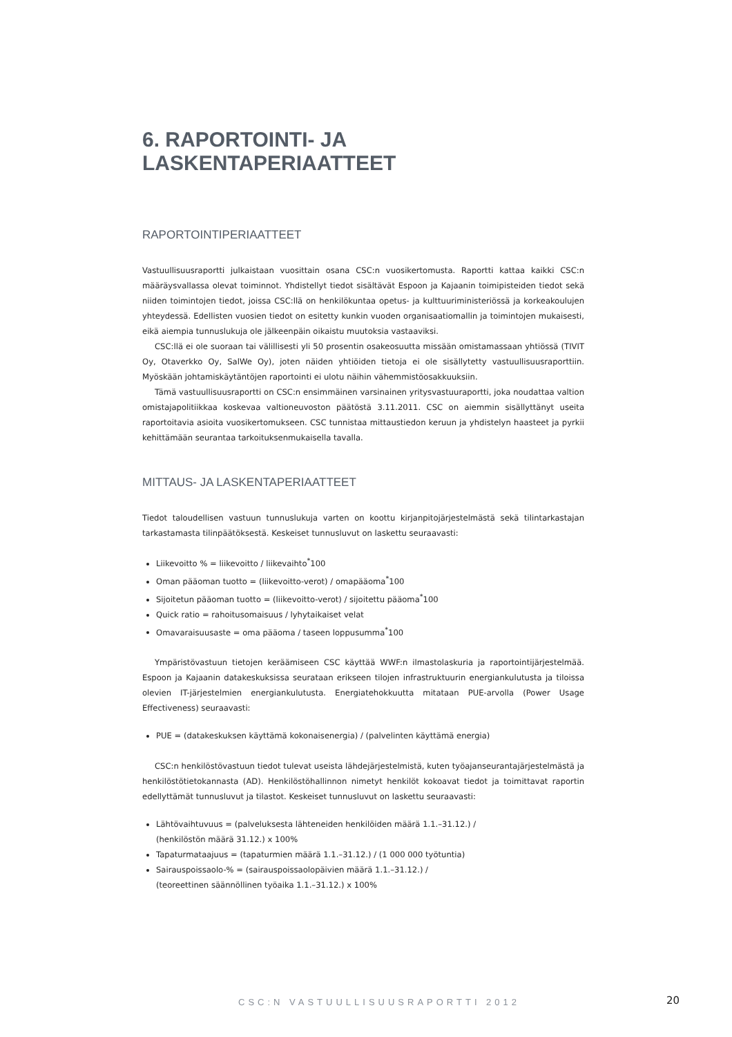6. RAPORTOINTI- JA LASKENTAPERIAATTEET
RAPORTOINTIPERIAATTEET
Vastuullisuusraportti julkaistaan vuosittain osana CSC:n vuosikertomusta. Raportti kattaa kaikki CSC:n määräysvallassa olevat toiminnot. Yhdistellyt tiedot sisältävät Espoon ja Kajaanin toimipisteiden tiedot sekä niiden toimintojen tiedot, joissa CSC:llä on henkilökuntaa opetus- ja kulttuuriministeriössä ja korkeakoulujen yhteydessä. Edellisten vuosien tiedot on esitetty kunkin vuoden organisaatiomallin ja toimintojen mukaisesti, eikä aiempia tunnuslukuja ole jälkeenpäin oikaistu muutoksia vastaaviksi.
CSC:llä ei ole suoraan tai välillisesti yli 50 prosentin osakeosuutta missään omistamassaan yhtiössä (TIVIT Oy, Otaverkko Oy, SalWe Oy), joten näiden yhtiöiden tietoja ei ole sisällytetty vastuullisuusraporttiin. Myöskään johtamiskäytäntöjen raportointi ei ulotu näihin vähemmistöosakkuuksiin.
Tämä vastuullisuusraportti on CSC:n ensimmäinen varsinainen yritysvastuuraportti, joka noudattaa valtion omistajapolitiikkaa koskevaa valtioneuvoston päätöstä 3.11.2011. CSC on aiemmin sisällyttänyt useita raportoitavia asioita vuosikertomukseen. CSC tunnistaa mittaustiedon keruun ja yhdistelyn haasteet ja pyrkii kehittämään seurantaa tarkoituksenmukaisella tavalla.
MITTAUS- JA LASKENTAPERIAATTEET
Tiedot taloudellisen vastuun tunnuslukuja varten on koottu kirjanpitojärjestelmästä sekä tilintarkastajan tarkastamasta tilinpäätöksestä. Keskeiset tunnusluvut on laskettu seuraavasti:
Liikevoitto % = liikevoitto / liikevaihto<sup>*</sup>100
Oman pääoman tuotto = (liikevoitto-verot) / omapääoma<sup>*</sup>100
Sijoitetun pääoman tuotto = (liikevoitto-verot) / sijoitettu pääoma<sup>*</sup>100
Quick ratio = rahoitusomaisuus / lyhytaikaiset velat
Omavaraisuusaste = oma pääoma / taseen loppusumma<sup>*</sup>100
Ympäristövastuun tietojen keräämiseen CSC käyttää WWF:n ilmastolaskuria ja raportointijärjestelmää. Espoon ja Kajaanin datakeskuksissa seurataan erikseen tilojen infrastruktuurin energiankulutusta ja tiloissa olevien IT-järjestelmien energiankulutusta. Energiatehokkuutta mitataan PUE-arvolla (Power Usage Effectiveness) seuraavasti:
PUE = (datakeskuksen käyttämä kokonaisenergia) / (palvelinten käyttämä energia)
CSC:n henkilöstövastuun tiedot tulevat useista lähdejärjestelmistä, kuten työajanseurantajärjestelmästä ja henkilöstötietokannasta (AD). Henkilöstöhallinnon nimetyt henkilöt kokoavat tiedot ja toimittavat raportin edellyttämät tunnusluvut ja tilastot. Keskeiset tunnusluvut on laskettu seuraavasti:
Lähtövaihtuvuus = (palveluksesta lähteneiden henkilöiden määrä 1.1.–31.12.) /
(henkilöstön määrä 31.12.) x 100%
Tapaturmataajuus = (tapaturmien määrä 1.1.–31.12.) / (1 000 000 työtuntia)
Sairauspoissaolo-% = (sairauspoissaolopäivien määrä 1.1.–31.12.) /
(teoreettinen säännöllinen työaika 1.1.–31.12.) x 100%
CSC:N VASTUULLISUUSRAPORTTI 2012
20